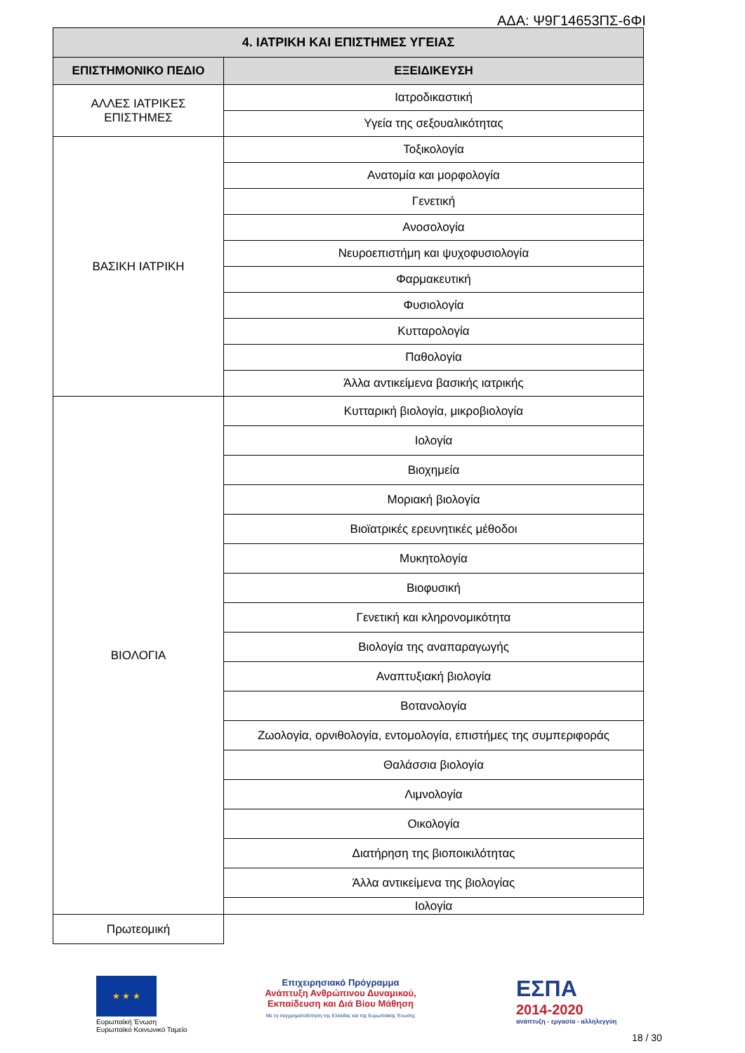ΑΔΑ: Ψ9Γ14653ΠΣ-6ΦΙ
| 4. ΙΑΤΡΙΚΗ ΚΑΙ ΕΠΙΣΤΗΜΕΣ ΥΓΕΙΑΣ | |
| --- | --- |
| ΕΠΙΣΤΗΜΟΝΙΚΟ ΠΕΔΙΟ | ΕΞΕΙΔΙΚΕΥΣΗ |
| ΑΛΛΕΣ ΙΑΤΡΙΚΕΣ ΕΠΙΣΤΗΜΕΣ | Ιατροδικαστική |
| | Υγεία της σεξουαλικότητας |
| ΒΑΣΙΚΗ ΙΑΤΡΙΚΗ | Τοξικολογία |
| | Ανατομία και μορφολογία |
| | Γενετική |
| | Ανοσολογία |
| | Νευροεπιστήμη και ψυχοφυσιολογία |
| | Φαρμακευτική |
| | Φυσιολογία |
| | Κυτταρολογία |
| | Παθολογία |
| | Άλλα αντικείμενα βασικής ιατρικής |
| ΒΙΟΛΟΓΙΑ | Κυτταρική βιολογία, μικροβιολογία |
| | Ιολογία |
| | Βιοχημεία |
| | Μοριακή βιολογία |
| | Βιοϊατρικές ερευνητικές μέθοδοι |
| | Μυκητολογία |
| | Βιοφυσική |
| | Γενετική και κληρονομικότητα |
| | Βιολογία της αναπαραγωγής |
| | Αναπτυξιακή βιολογία |
| | Βοτανολογία |
| | Ζωολογία, ορνιθολογία, εντομολογία, επιστήμες της συμπεριφοράς |
| | Θαλάσσια βιολογία |
| | Λιμνολογία |
| | Οικολογία |
| | Διατήρηση της βιοποικιλότητας |
| | Άλλα αντικείμενα της βιολογίας |
| | Ιολογία |
| Πρωτεομική | |
★ ★ ★
Ευρωπαϊκή Ένωση
Ευρωπαϊκό Κοινωνικό Ταμείο
Επιχειρησιακό Πρόγραμμα
Ανάπτυξη Ανθρώπινου Δυναμικού,
Εκπαίδευση και Διά Βίου Μάθηση
Με τη συγχρηματοδότηση της Ελλάδας και της Ευρωπαϊκής Ένωσης
ΕΣΠΑ
2014-2020
ανάπτυξη - εργασία - αλληλεγγύη
18 / 30